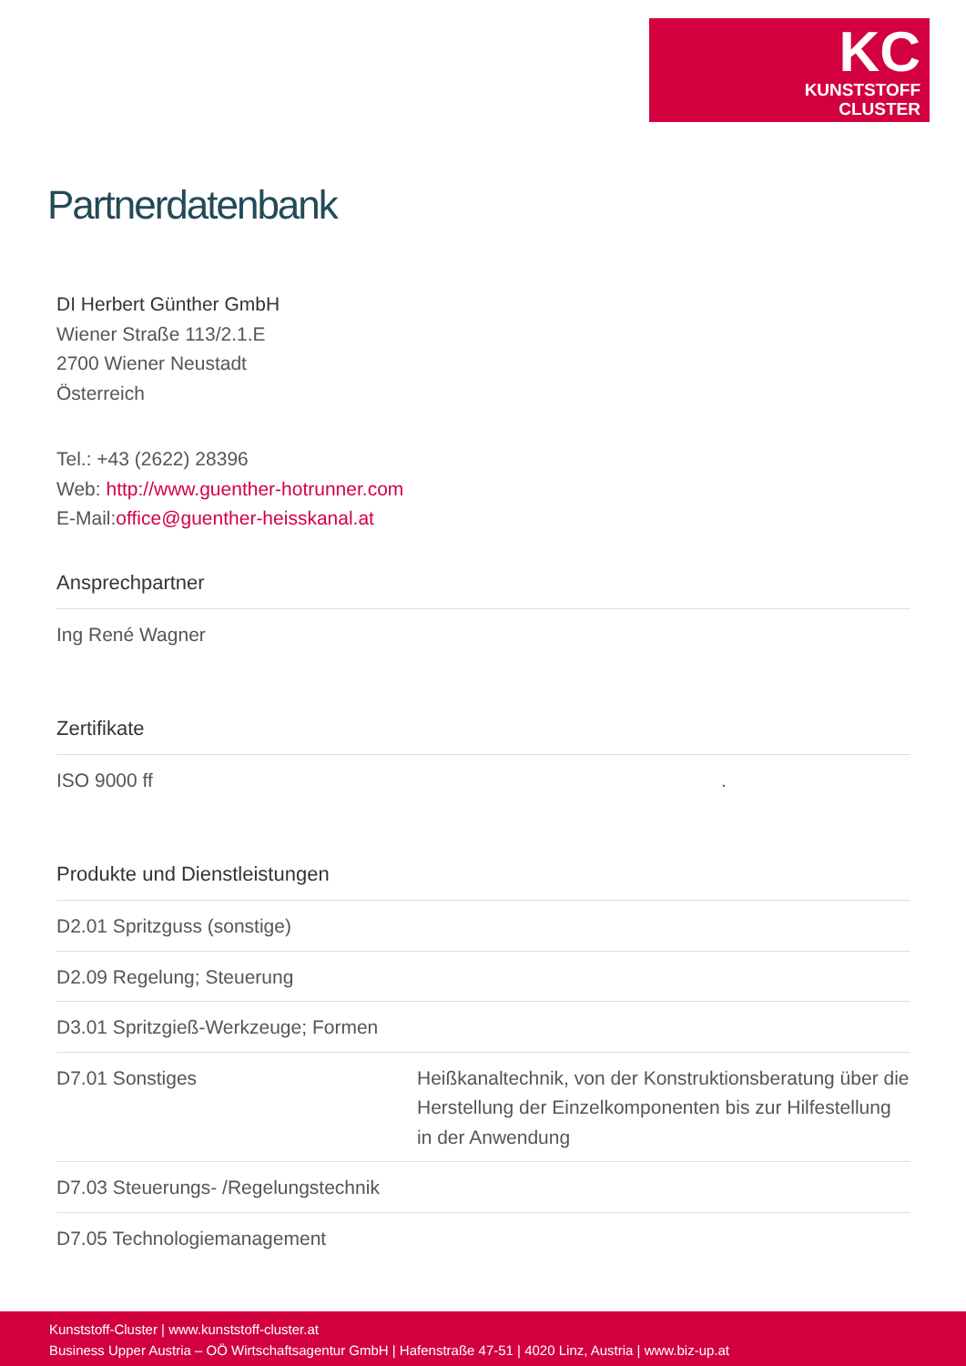KC
KUNSTSTOFF
CLUSTER
Partnerdatenbank
DI Herbert Günther GmbH
Wiener Straße 113/2.1.E
2700 Wiener Neustadt
Österreich
Tel.: +43 (2622) 28396
Web: http://www.guenther-hotrunner.com
E-Mail:office@guenther-heisskanal.at
Ansprechpartner
| Ing René Wagner |
Zertifikate
| ISO 9000 ff | . |
Produkte und Dienstleistungen
| D2.01 Spritzguss (sonstige) | |
| D2.09 Regelung; Steuerung | |
| D3.01 Spritzgieß-Werkzeuge; Formen | |
| D7.01 Sonstiges | Heißkanaltechnik, von der Konstruktionsberatung über die Herstellung der Einzelkomponenten bis zur Hilfestellung in der Anwendung |
| D7.03 Steuerungs- /Regelungstechnik | |
| D7.05 Technologiemanagement | |
Kunststoff-Cluster | www.kunststoff-cluster.at
Business Upper Austria – OÖ Wirtschaftsagentur GmbH | Hafenstraße 47-51 | 4020 Linz, Austria | www.biz-up.at